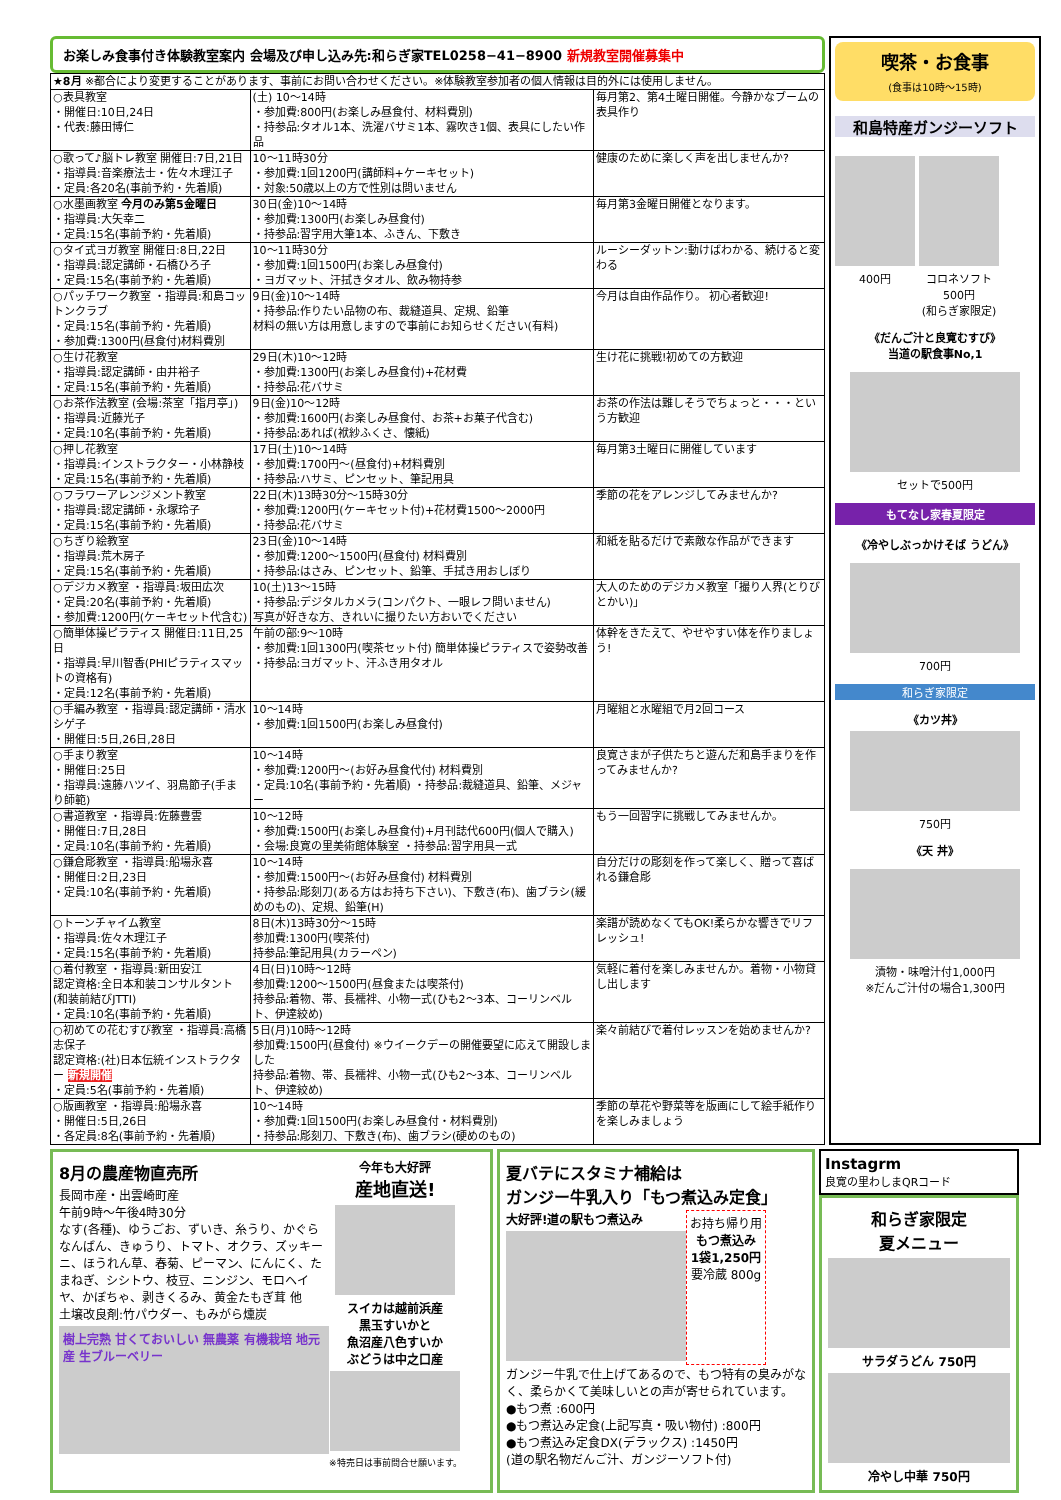お楽しみ食事付き体験教室案内 会場及び申し込み先:和らぎ家TEL0258−41−8900 新規教室開催募集中
| ★8月 ※都合により変更することがあります、事前にお問い合わせください。※体験教室参加者の個人情報は目的外には使用しません。 | | |
| ○表具教室 ・開催日:10日,24日 ・代表:藤田博仁 | (土) 10〜14時 ・参加費:800円(お楽しみ昼食付、材料費別) ・持参品:タオル1本、洗濯バサミ1本、霧吹き1個、表具にしたい作品 | 毎月第2、第4土曜日開催。今静かなブームの表具作り |
| ○歌って♪脳トレ教室 開催日:7日,21日 ・指導員:音楽療法士・佐々木理江子 ・定員:各20名(事前予約・先着順) | 10〜11時30分 ・参加費:1回1200円(講師料+ケーキセット) ・対象:50歳以上の方で性別は問いません | 健康のために楽しく声を出しませんか? |
| ○水墨画教室 今月のみ第5金曜日 ・指導員:大矢幸二 ・定員:15名(事前予約・先着順) | 30日(金)10〜14時 ・参加費:1300円(お楽しみ昼食付) ・持参品:習字用大筆1本、ふきん、下敷き | 毎月第3金曜日開催となります。 |
| ○タイ式ヨガ教室 開催日:8日,22日 ・指導員:認定講師・石橋ひろ子 ・定員:15名(事前予約・先着順) | 10〜11時30分 ・参加費:1回1500円(お楽しみ昼食付) ・ヨガマット、汗拭きタオル、飲み物持参 | ルーシーダットン:動けばわかる、続けると変わる |
| ○パッチワーク教室 ・指導員:和島コットンクラブ ・定員:15名(事前予約・先着順) ・参加費:1300円(昼食付)材料費別 | 9日(金)10〜14時 ・持参品:作りたい品物の布、裁縫道具、定規、鉛筆 材料の無い方は用意しますので事前にお知らせください(有料) | 今月は自由作品作り。 初心者歓迎! |
| ○生け花教室 ・指導員:認定講師・由井裕子 ・定員:15名(事前予約・先着順) | 29日(木)10〜12時 ・参加費:1300円(お楽しみ昼食付)+花材費 ・持参品:花バサミ | 生け花に挑戦!初めての方歓迎 |
| ○お茶作法教室 (会場:茶室「指月亭」) ・指導員:近藤光子 ・定員:10名(事前予約・先着順) | 9日(金)10〜12時 ・参加費:1600円(お楽しみ昼食付、お茶+お菓子代含む) ・持参品:あれば(袱紗ふくさ、懐紙) | お茶の作法は難しそうでちょっと・・・という方歓迎 |
| ○押し花教室 ・指導員:インストラクター・小林静枝 ・定員:15名(事前予約・先着順) | 17日(土)10〜14時 ・参加費:1700円〜(昼食付)+材料費別 ・持参品:ハサミ、ピンセット、筆記用具 | 毎月第3土曜日に開催しています |
| ○フラワーアレンジメント教室 ・指導員:認定講師・永塚玲子 ・定員:15名(事前予約・先着順) | 22日(木)13時30分〜15時30分 ・参加費:1200円(ケーキセット付)+花材費1500〜2000円 ・持参品:花バサミ | 季節の花をアレンジしてみませんか? |
| ○ちぎり絵教室 ・指導員:荒木房子 ・定員:15名(事前予約・先着順) | 23日(金)10〜14時 ・参加費:1200〜1500円(昼食付) 材料費別 ・持参品:はさみ、ピンセット、鉛筆、手拭き用おしぼり | 和紙を貼るだけで素敵な作品ができます |
| ○デジカメ教室 ・指導員:坂田広次 ・定員:20名(事前予約・先着順) ・参加費:1200円(ケーキセット代含む) | 10(土)13〜15時 ・持参品:デジタルカメラ(コンパクト、一眼レフ問いません) 写真が好きな方、きれいに撮りたい方おいでください | 大人のためのデジカメ教室「撮り人界(とりびとかい)」 |
| ○簡単体操ピラティス 開催日:11日,25日 ・指導員:早川智香(PHIピラティスマットの資格有) ・定員:12名(事前予約・先着順) | 午前の部:9〜10時 ・参加費:1回1300円(喫茶セット付) 簡単体操ピラティスで姿勢改善 ・持参品:ヨガマット、汗ふき用タオル | 体幹をきたえて、やせやすい体を作りましょう! |
| ○手編み教室 ・指導員:認定講師・清水シゲ子 ・開催日:5日,26日,28日 | 10〜14時 ・参加費:1回1500円(お楽しみ昼食付) | 月曜組と水曜組で月2回コース |
| ○手まり教室 ・開催日:25日 ・指導員:遠藤ハツイ、羽鳥節子(手まり師範) | 10〜14時 ・参加費:1200円〜(お好み昼食代付) 材料費別 ・定員:10名(事前予約・先着順) ・持参品:裁縫道具、鉛筆、メジャー | 良寛さまが子供たちと遊んだ和島手まりを作ってみませんか? |
| ○書道教室 ・指導員:佐藤豊雲 ・開催日:7日,28日 ・定員:10名(事前予約・先着順) | 10〜12時 ・参加費:1500円(お楽しみ昼食付)+月刊誌代600円(個人で購入) ・会場:良寛の里美術館体験室 ・持参品:習字用具一式 | もう一回習字に挑戦してみませんか。 |
| ○鎌倉彫教室 ・指導員:船場永喜 ・開催日:2日,23日 ・定員:10名(事前予約・先着順) | 10〜14時 ・参加費:1500円〜(お好み昼食付) 材料費別 ・持参品:彫刻刀(ある方はお持ち下さい)、下敷き(布)、歯ブラシ(緩めのもの)、定規、鉛筆(H) | 自分だけの彫刻を作って楽しく、贈って喜ばれる鎌倉彫 |
| ○トーンチャイム教室 ・指導員:佐々木理江子 ・定員:15名(事前予約・先着順) | 8日(木)13時30分〜15時 参加費:1300円(喫茶付) 持参品:筆記用具(カラーペン) | 楽譜が読めなくてもOK!柔らかな響きでリフレッシュ! |
| ○着付教室 ・指導員:新田安江 認定資格:全日本和装コンサルタント(和装前結びJTTI) ・定員:10名(事前予約・先着順) | 4日(日)10時〜12時 参加費:1200〜1500円(昼食または喫茶付) 持参品:着物、帯、長襦袢、小物一式(ひも2〜3本、コーリンベルト、伊達絞め) | 気軽に着付を楽しみませんか。着物・小物貸し出します |
| ○初めての花むすび教室 ・指導員:高橋志保子 認定資格:(社)日本伝統インストラクター 新規開催 ・定員:5名(事前予約・先着順) | 5日(月)10時〜12時 参加費:1500円(昼食付) ※ウイークデーの開催要望に応えて開設しました 持参品:着物、帯、長襦袢、小物一式(ひも2〜3本、コーリンベルト、伊達絞め) | 楽々前結びで着付レッスンを始めませんか? |
| ○版画教室 ・指導員:船場永喜 ・開催日:5日,26日 ・各定員:8名(事前予約・先着順) | 10〜14時 ・参加費:1回1500円(お楽しみ昼食付・材料費別) ・持参品:彫刻刀、下敷き(布)、歯ブラシ(硬めのもの) | 季節の草花や野菜等を版画にして絵手紙作りを楽しみましょう |
喫茶・お食事
(食事は10時〜15時)
和島特産ガンジーソフト
400円 コロネソフト
500円
(和らぎ家限定)
《だんご汁と良寛むすび》
当道の駅食事No,1
セットで500円
もてなし家春夏限定
《冷やしぶっかけそば うどん》
700円
和らぎ家限定
《カツ丼》
750円
《天 丼》
漬物・味噌汁付1,000円
※だんご汁付の場合1,300円
8月の農産物直売所
長岡市産・出雲崎町産
午前9時〜午後4時30分
なす(各種)、ゆうごお、ずいき、糸うり、かぐらなんばん、きゅうり、トマト、オクラ、ズッキーニ、ほうれん草、春菊、ピーマン、にんにく、たまねぎ、シシトウ、枝豆、ニンジン、モロヘイヤ、かぼちゃ、剥きくるみ、黄金たもぎ茸 他
土壌改良剤:竹パウダー、もみがら燻炭
樹上完熟 甘くておいしい 無農薬 有機栽培 地元産 生ブルーベリー
今年も大好評
産地直送!
スイカは越前浜産
黒玉すいかと
魚沼産八色すいか
ぶどうは中之口産
※特売日は事前問合せ願います。
夏バテにスタミナ補給は
ガンジー牛乳入り「もつ煮込み定食」
大好評!道の駅もつ煮込み
お持ち帰り用
もつ煮込み
1袋1,250円
要冷蔵 800g
ガンジー牛乳で仕上げてあるので、もつ特有の臭みがなく、柔らかくて美味しいとの声が寄せられています。
●もつ煮 :600円
●もつ煮込み定食(上記写真・吸い物付) :800円
●もつ煮込み定食DX(デラックス) :1450円
(道の駅名物だんご汁、ガンジーソフト付)
Instagrm
良寛の里わしまQRコード
和らぎ家限定
夏メニュー
サラダうどん 750円
冷やし中華 750円